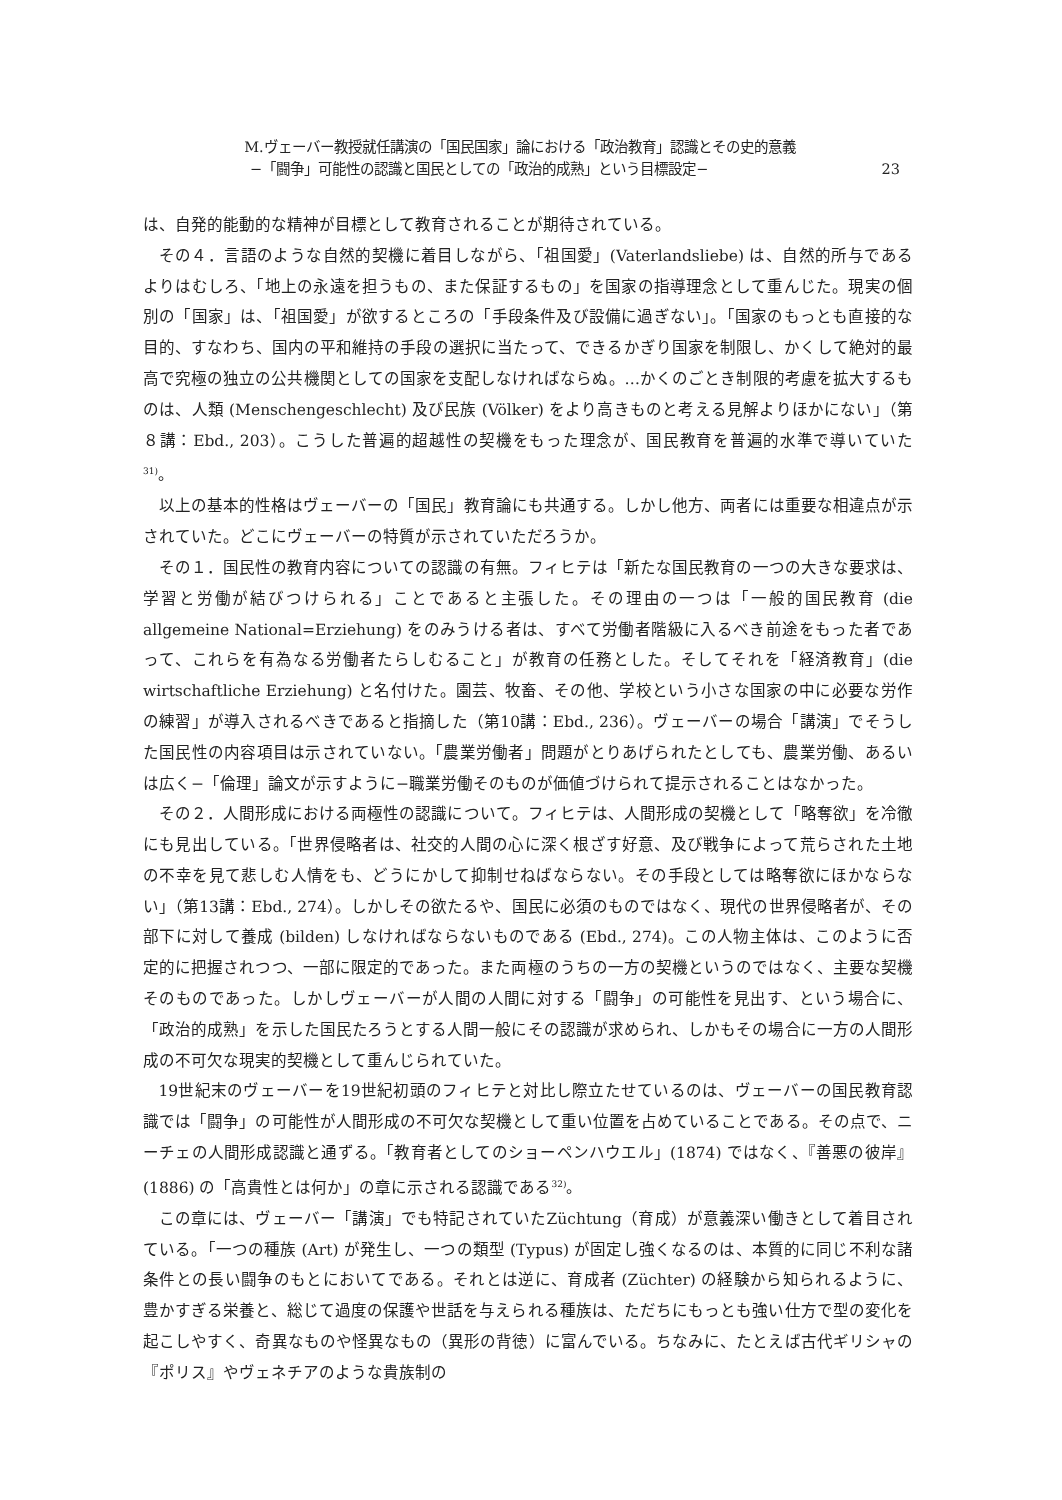M.ヴェーバー教授就任講演の「国民国家」論における「政治教育」認識とその史的意義
−「闘争」可能性の認識と国民としての「政治的成熟」という目標設定− 23
は、自発的能動的な精神が目標として教育されることが期待されている。
その４．言語のような自然的契機に着目しながら、「祖国愛」(Vaterlandsliebe) は、自然的所与であるよりはむしろ、「地上の永遠を担うもの、また保証するもの」を国家の指導理念として重んじた。現実の個別の「国家」は、「祖国愛」が欲するところの「手段条件及び設備に過ぎない」。「国家のもっとも直接的な目的、すなわち、国内の平和維持の手段の選択に当たって、できるかぎり国家を制限し、かくして絶対的最高で究極の独立の公共機関としての国家を支配しなければならぬ。…かくのごとき制限的考慮を拡大するものは、人類 (Menschengeschlecht) 及び民族 (Völker) をより高きものと考える見解よりほかにない」（第８講：Ebd., 203）。こうした普遍的超越性の契機をもった理念が、国民教育を普遍的水準で導いていた<sup>31)</sup>。
以上の基本的性格はヴェーバーの「国民」教育論にも共通する。しかし他方、両者には重要な相違点が示されていた。どこにヴェーバーの特質が示されていただろうか。
その１．国民性の教育内容についての認識の有無。フィヒテは「新たな国民教育の一つの大きな要求は、学習と労働が結びつけられる」ことであると主張した。その理由の一つは「一般的国民教育 (die allgemeine National=Erziehung) をのみうける者は、すべて労働者階級に入るべき前途をもった者であって、これらを有為なる労働者たらしむること」が教育の任務とした。そしてそれを「経済教育」(die wirtschaftliche Erziehung) と名付けた。園芸、牧畜、その他、学校という小さな国家の中に必要な労作の練習」が導入されるべきであると指摘した（第10講：Ebd., 236）。ヴェーバーの場合「講演」でそうした国民性の内容項目は示されていない。「農業労働者」問題がとりあげられたとしても、農業労働、あるいは広く−「倫理」論文が示すように−職業労働そのものが価値づけられて提示されることはなかった。
その２．人間形成における両極性の認識について。フィヒテは、人間形成の契機として「略奪欲」を冷徹にも見出している。「世界侵略者は、社交的人間の心に深く根ざす好意、及び戦争によって荒らされた土地の不幸を見て悲しむ人情をも、どうにかして抑制せねばならない。その手段としては略奪欲にほかならない」（第13講：Ebd., 274）。しかしその欲たるや、国民に必須のものではなく、現代の世界侵略者が、その部下に対して養成 (bilden) しなければならないものである (Ebd., 274)。この人物主体は、このように否定的に把握されつつ、一部に限定的であった。また両極のうちの一方の契機というのではなく、主要な契機そのものであった。しかしヴェーバーが人間の人間に対する「闘争」の可能性を見出す、という場合に、「政治的成熟」を示した国民たろうとする人間一般にその認識が求められ、しかもその場合に一方の人間形成の不可欠な現実的契機として重んじられていた。
19世紀末のヴェーバーを19世紀初頭のフィヒテと対比し際立たせているのは、ヴェーバーの国民教育認識では「闘争」の可能性が人間形成の不可欠な契機として重い位置を占めていることである。その点で、ニーチェの人間形成認識と通ずる。「教育者としてのショーペンハウエル」(1874) ではなく、『善悪の彼岸』(1886) の「高貴性とは何か」の章に示される認識である<sup>32)</sup>。
この章には、ヴェーバー「講演」でも特記されていたZüchtung（育成）が意義深い働きとして着目されている。「一つの種族 (Art) が発生し、一つの類型 (Typus) が固定し強くなるのは、本質的に同じ不利な諸条件との長い闘争のもとにおいてである。それとは逆に、育成者 (Züchter) の経験から知られるように、豊かすぎる栄養と、総じて過度の保護や世話を与えられる種族は、ただちにもっとも強い仕方で型の変化を起こしやすく、奇異なものや怪異なもの（異形の背徳）に富んでいる。ちなみに、たとえば古代ギリシャの『ポリス』やヴェネチアのような貴族制の